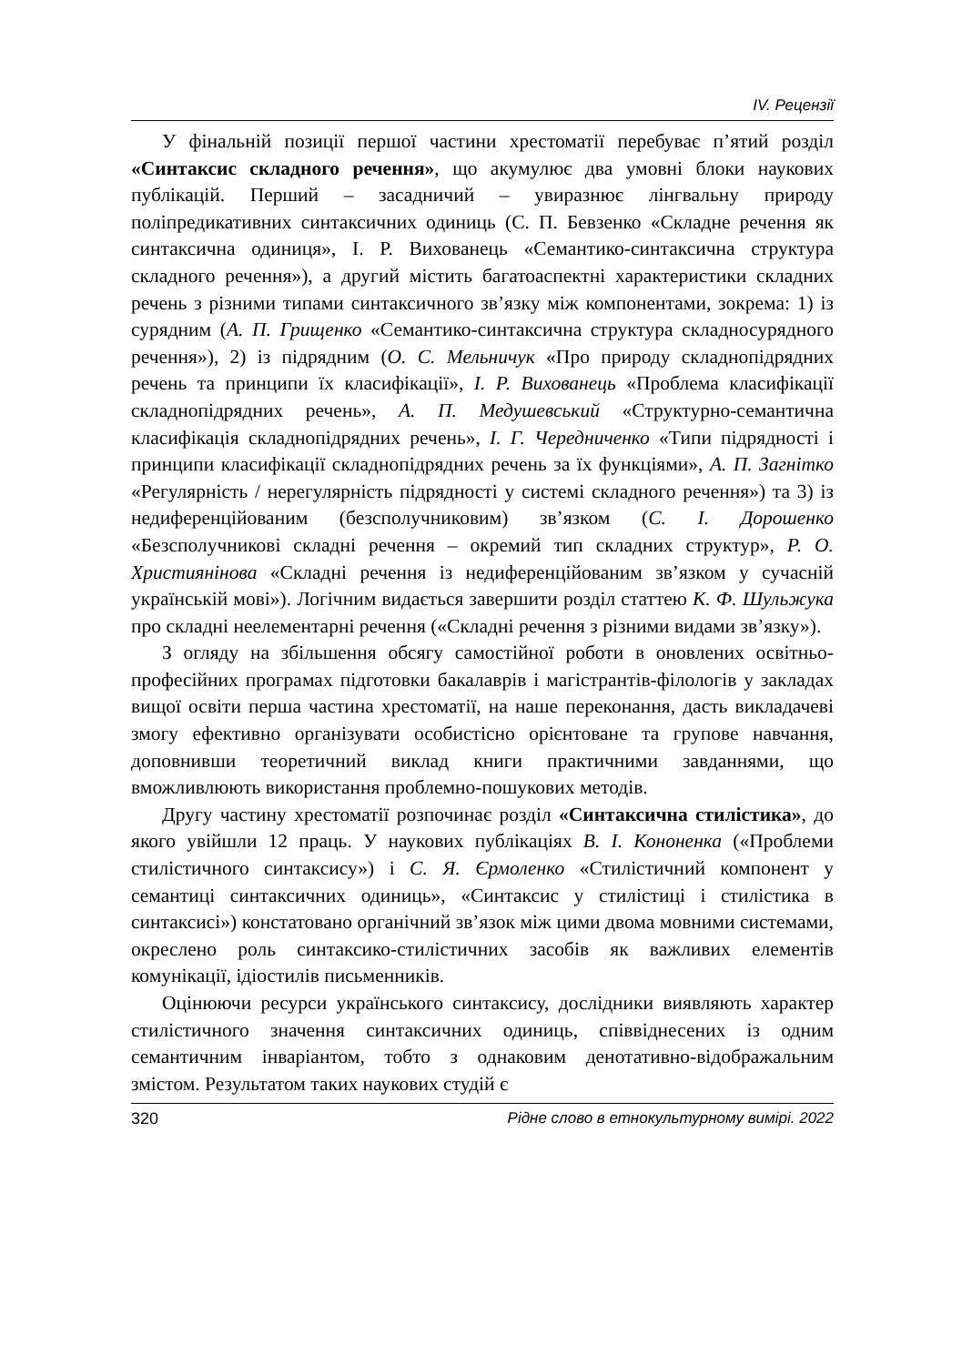IV. Рецензії
У фінальній позиції першої частини хрестоматії перебуває п’ятий розділ «Синтаксис складного речення», що акумулює два умовні блоки наукових публікацій. Перший – засадничий – увиразнює лінгвальну природу поліпредикативних синтаксичних одиниць (С. П. Бевзенко «Складне речення як синтаксична одиниця», І. Р. Вихованець «Семантико-синтаксична структура складного речення»), а другий містить багатоаспектні характеристики складних речень з різними типами синтаксичного зв’язку між компонентами, зокрема: 1) із сурядним (А. П. Грищенко «Семантико-синтаксична структура складносурядного речення»), 2) із підрядним (О. С. Мельничук «Про природу складнопідрядних речень та принципи їх класифікації», І. Р. Вихованець «Проблема класифікації складнопідрядних речень», А. П. Медушевський «Структурно-семантична класифікація складнопідрядних речень», І. Г. Чередниченко «Типи підрядності і принципи класифікації складнопідрядних речень за їх функціями», А. П. Загнітко «Регулярність / нерегулярність підрядності у системі складного речення») та 3) із недиференційованим (безсполучниковим) зв’язком (С. І. Дорошенко «Безсполучникові складні речення – окремий тип складних структур», Р. О. Християнінова «Складні речення із недиференційованим зв’язком у сучасній українській мові»). Логічним видається завершити розділ статтею К. Ф. Шульжука про складні неелементарні речення («Складні речення з різними видами зв’язку»).
З огляду на збільшення обсягу самостійної роботи в оновлених освітньо-професійних програмах підготовки бакалаврів і магістрантів-філологів у закладах вищої освіти перша частина хрестоматії, на наше переконання, дасть викладачеві змогу ефективно організувати особистісно орієнтоване та групове навчання, доповнивши теоретичний виклад книги практичними завданнями, що вможливлюють використання проблемно-пошукових методів.
Другу частину хрестоматії розпочинає розділ «Синтаксична стилістика», до якого увійшли 12 праць. У наукових публікаціях В. І. Кононенка («Проблеми стилістичного синтаксису») і С. Я. Єрмоленко «Стилістичний компонент у семантиці синтаксичних одиниць», «Синтаксис у стилістиці і стилістика в синтаксисі») констатовано органічний зв’язок між цими двома мовними системами, окреслено роль синтаксико-стилістичних засобів як важливих елементів комунікації, ідіостилів письменників.
Оцінюючи ресурси українського синтаксису, дослідники виявляють характер стилістичного значення синтаксичних одиниць, співвіднесених із одним семантичним інваріантом, тобто з однаковим денотативно-відображальним змістом. Результатом таких наукових студій є
320 Рідне слово в етнокультурному вимірі. 2022